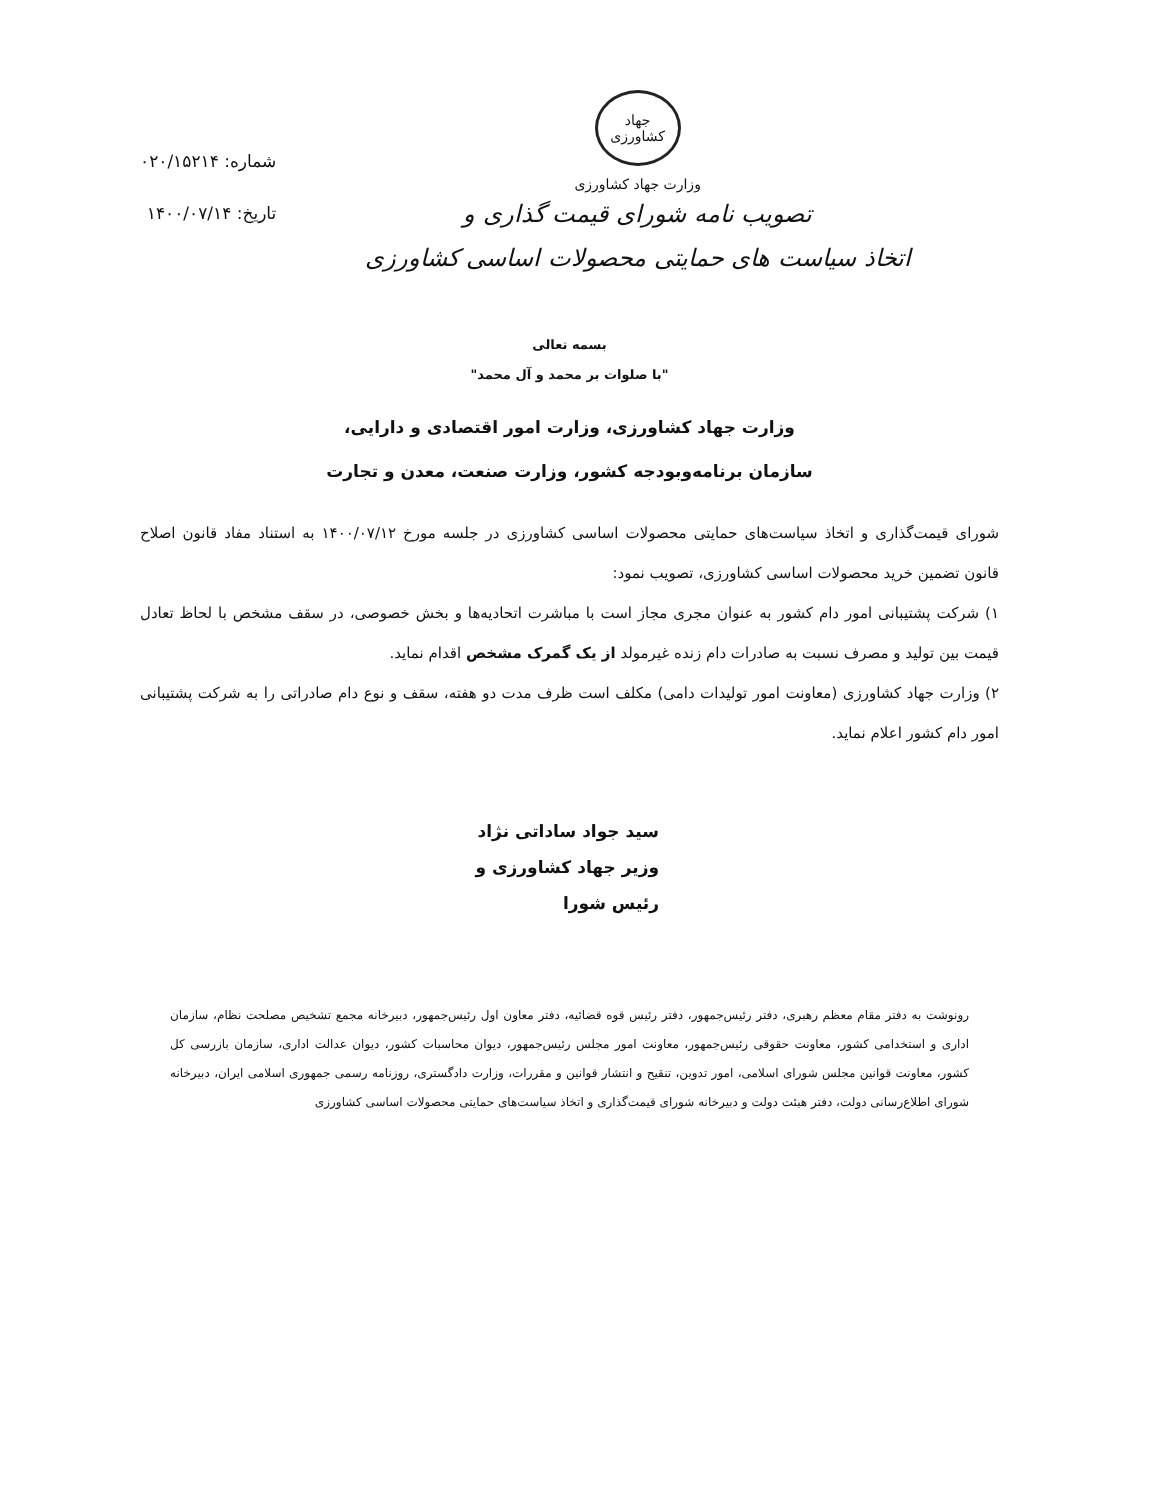جهاد کشاورزی
وزارت جهاد کشاورزی
تصویب نامه شورای قیمت گذاری و
اتخاذ سیاست های حمایتی محصولات اساسی کشاورزی
شماره: ۰۲۰/۱۵۲۱۴
تاریخ: ۱۴۰۰/۰۷/۱۴
بسمه تعالی
"با صلوات بر محمد و آل محمد"
وزارت جهاد کشاورزی، وزارت امور اقتصادی و دارایی،
سازمان برنامه‌وبودجه کشور، وزارت صنعت، معدن و تجارت
شورای قیمت‌گذاری و اتخاذ سیاست‌های حمایتی محصولات اساسی کشاورزی در جلسه مورخ ۱۴۰۰/۰۷/۱۲ به استناد مفاد قانون اصلاح قانون تضمین خرید محصولات اساسی کشاورزی، تصویب نمود:
۱) شرکت پشتیبانی امور دام کشور به عنوان مجری مجاز است با مباشرت اتحادیه‌ها و بخش خصوصی، در سقف مشخص با لحاظ تعادل قیمت بین تولید و مصرف نسبت به صادرات دام زنده غیرمولد از یک گمرک مشخص اقدام نماید.
۲) وزارت جهاد کشاورزی (معاونت امور تولیدات دامی) مکلف است ظرف مدت دو هفته، سقف و نوع دام صادراتی را به شرکت پشتیبانی امور دام کشور اعلام نماید.
سید جواد ساداتی نژاد
وزیر جهاد کشاورزی و
رئیس شورا
رونوشت به دفتر مقام معظم رهبری، دفتر رئیس‌جمهور، دفتر رئیس قوه قضائیه، دفتر معاون اول رئیس‌جمهور، دبیرخانه مجمع تشخیص مصلحت نظام، سازمان اداری و استخدامی کشور، معاونت حقوقی رئیس‌جمهور، معاونت امور مجلس رئیس‌جمهور، دیوان محاسبات کشور، دیوان عدالت اداری، سازمان بازرسی کل کشور، معاونت قوانین مجلس شورای اسلامی، امور تدوین، تنقیح و انتشار قوانین و مقررات، وزارت دادگستری، روزنامه رسمی جمهوری اسلامی ایران، دبیرخانه شورای اطلاع‌رسانی دولت، دفتر هیئت دولت و دبیرخانه شورای قیمت‌گذاری و اتخاذ سیاست‌های حمایتی محصولات اساسی کشاورزی